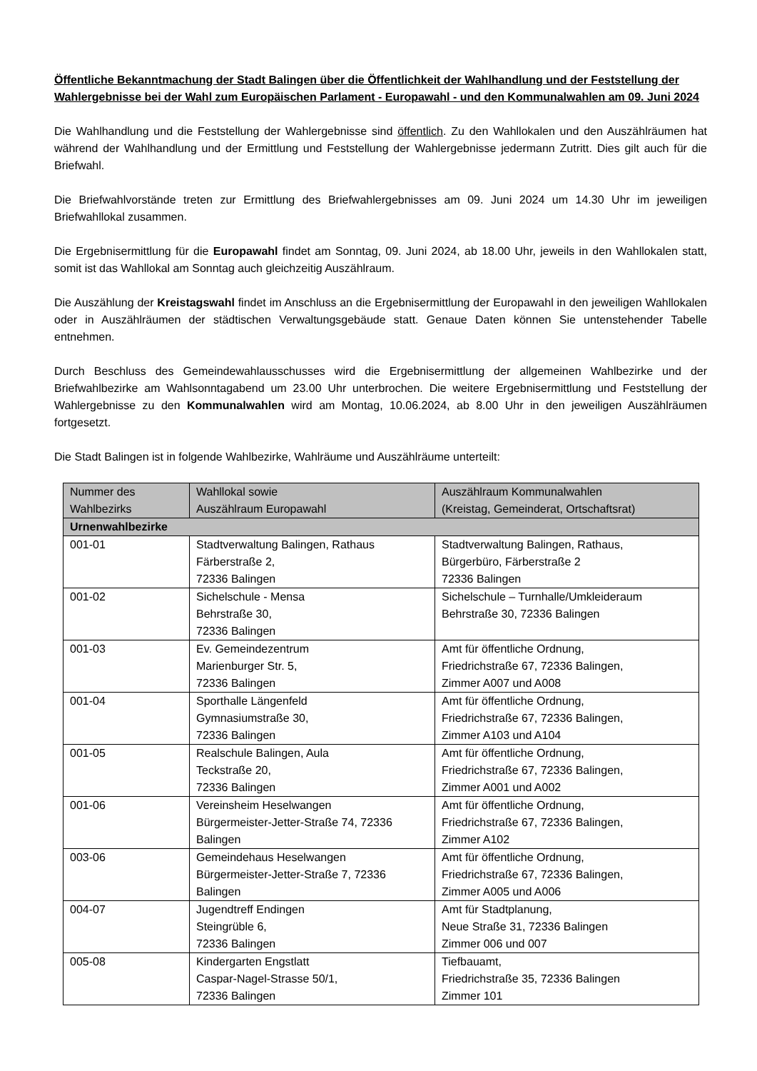Öffentliche Bekanntmachung der Stadt Balingen über die Öffentlichkeit der Wahlhandlung und der Feststellung der Wahlergebnisse bei der Wahl zum Europäischen Parlament - Europawahl - und den Kommunalwahlen am 09. Juni 2024
Die Wahlhandlung und die Feststellung der Wahlergebnisse sind öffentlich. Zu den Wahllokalen und den Auszählräumen hat während der Wahlhandlung und der Ermittlung und Feststellung der Wahlergebnisse jedermann Zutritt. Dies gilt auch für die Briefwahl.
Die Briefwahlvorstände treten zur Ermittlung des Briefwahlergebnisses am 09. Juni 2024 um 14.30 Uhr im jeweiligen Briefwahllokal zusammen.
Die Ergebnisermittlung für die Europawahl findet am Sonntag, 09. Juni 2024, ab 18.00 Uhr, jeweils in den Wahllokalen statt, somit ist das Wahllokal am Sonntag auch gleichzeitig Auszählraum.
Die Auszählung der Kreistagswahl findet im Anschluss an die Ergebnisermittlung der Europawahl in den jeweiligen Wahllokalen oder in Auszählräumen der städtischen Verwaltungsgebäude statt. Genaue Daten können Sie untenstehender Tabelle entnehmen.
Durch Beschluss des Gemeindewahlausschusses wird die Ergebnisermittlung der allgemeinen Wahlbezirke und der Briefwahlbezirke am Wahlsonntagabend um 23.00 Uhr unterbrochen. Die weitere Ergebnisermittlung und Feststellung der Wahlergebnisse zu den Kommunalwahlen wird am Montag, 10.06.2024, ab 8.00 Uhr in den jeweiligen Auszählräumen fortgesetzt.
Die Stadt Balingen ist in folgende Wahlbezirke, Wahlräume und Auszählräume unterteilt:
| Nummer des Wahlbezirks | Wahllokal sowie Auszählraum Europawahl | Auszählraum Kommunalwahlen (Kreistag, Gemeinderat, Ortschaftsrat) |
| --- | --- | --- |
| Urnenwahlbezirke | | |
| 001-01 | Stadtverwaltung Balingen, Rathaus Färberstraße 2, 72336 Balingen | Stadtverwaltung Balingen, Rathaus, Bürgerbüro, Färberstraße 2 72336 Balingen |
| 001-02 | Sichelschule - Mensa Behrstraße 30, 72336 Balingen | Sichelschule – Turnhalle/Umkleideraum Behrstraße 30, 72336 Balingen |
| 001-03 | Ev. Gemeindezentrum Marienburger Str. 5, 72336 Balingen | Amt für öffentliche Ordnung, Friedrichstraße 67, 72336 Balingen, Zimmer A007 und A008 |
| 001-04 | Sporthalle Längenfeld Gymnasiumstraße 30, 72336 Balingen | Amt für öffentliche Ordnung, Friedrichstraße 67, 72336 Balingen, Zimmer A103 und A104 |
| 001-05 | Realschule Balingen, Aula Teckstraße 20, 72336 Balingen | Amt für öffentliche Ordnung, Friedrichstraße 67, 72336 Balingen, Zimmer A001 und A002 |
| 001-06 | Vereinsheim Heselwangen Bürgermeister-Jetter-Straße 74, 72336 Balingen | Amt für öffentliche Ordnung, Friedrichstraße 67, 72336 Balingen, Zimmer A102 |
| 003-06 | Gemeindehaus Heselwangen Bürgermeister-Jetter-Straße 7, 72336 Balingen | Amt für öffentliche Ordnung, Friedrichstraße 67, 72336 Balingen, Zimmer A005 und A006 |
| 004-07 | Jugendtreff Endingen Steingrüble 6, 72336 Balingen | Amt für Stadtplanung, Neue Straße 31, 72336 Balingen Zimmer 006 und 007 |
| 005-08 | Kindergarten Engstlatt Caspar-Nagel-Strasse 50/1, 72336 Balingen | Tiefbauamt, Friedrichstraße 35, 72336 Balingen Zimmer 101 |